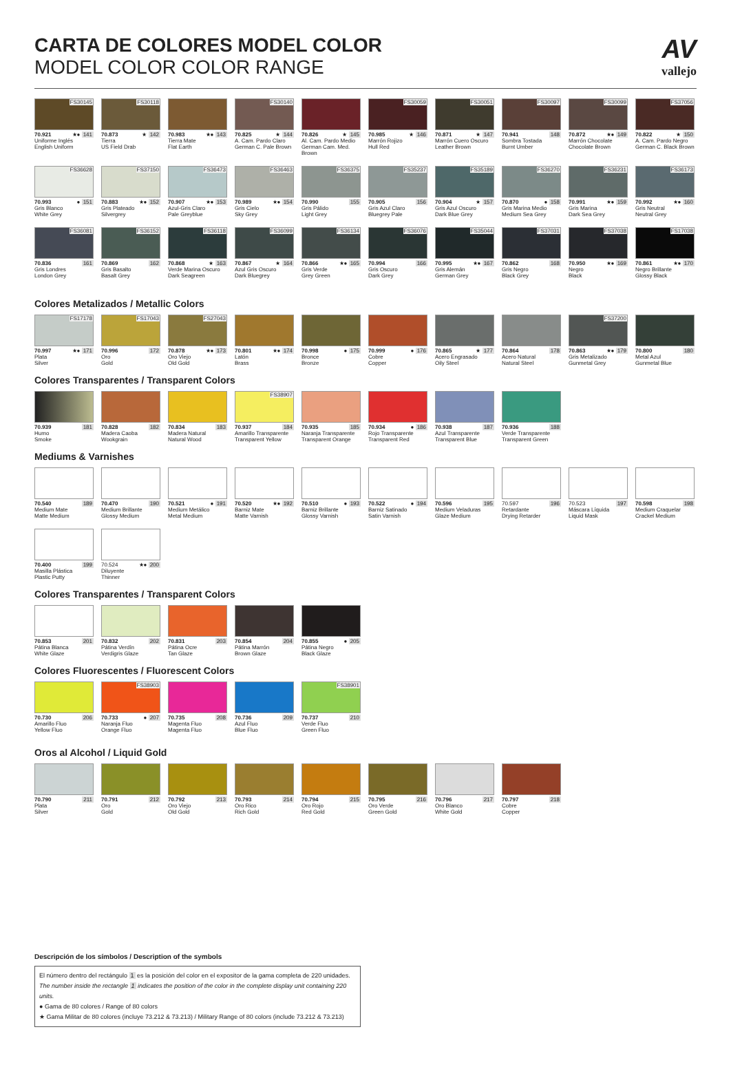CARTA DE COLORES MODEL COLOR
MODEL COLOR COLOR RANGE
AV
vallejo
FS30145
70.921 ★● 141
Uniforme Inglés
English Uniform
FS30118
70.873 ★ 142
Tierra
US Field Drab
70.983 ★● 143
Tierra Mate
Flat Earth
FS30140
70.825 ★ 144
A. Cam. Pardo Claro
German C. Pale Brown
70.826 ★ 145
Al. Cam. Pardo Medio
German Cam. Med. Brown
FS30059
70.985 ★ 146
Marrón Rojizo
Hull Red
FS30051
70.871 ★ 147
Marrón Cuero Oscuro
Leather Brown
FS30097
70.941 148
Sombra Tostada
Burnt Umber
FS30099
70.872 ★● 149
Marrón Chocolate
Chocolate Brown
FS37056
70.822 ★ 150
A. Cam. Pardo Negro
German C. Black Brown
FS36628
70.993 ● 151
Gris Blanco
White Grey
FS37150
70.883 ★● 152
Gris Plateado
Silvergrey
FS36473
70.907 ★● 153
Azul-Gris Claro
Pale Greyblue
FS36463
70.989 ★● 154
Gris Cielo
Sky Grey
FS36375
70.990 155
Gris Pálido
Light Grey
FS35237
70.905 156
Gris Azul Claro
Bluegrey Pale
FS35189
70.904 ★ 157
Gris Azul Oscuro
Dark Blue Grey
FS36270
70.870 ● 158
Gris Marina Medio
Medium Sea Grey
FS36231
70.991 ★● 159
Gris Marina
Dark Sea Grey
FS36173
70.992 ★● 160
Gris Neutral
Neutral Grey
FS36081
70.836 161
Gris Londres
London Grey
FS36152
70.869 162
Gris Basalto
Basalt Grey
FS36118
70.868 ★ 163
Verde Marina Oscuro
Dark Seagreen
FS36099
70.867 ★ 164
Azul Gris Oscuro
Dark Bluegrey
FS36134
70.866 ★● 165
Gris Verde
Grey Green
FS36076
70.994 166
Gris Oscuro
Dark Grey
FS35044
70.995 ★● 167
Gris Alemán
German Grey
FS37031
70.862 168
Gris Negro
Black Grey
FS37038
70.950 ★● 169
Negro
Black
FS17038
70.861 ★● 170
Negro Brillante
Glossy Black
Colores Metalizados / Metallic Colors
FS17178
70.997 ★● 171
Plata
Silver
FS17043
70.996 172
Oro
Gold
FS27043
70.878 ★● 173
Oro Viejo
Old Gold
70.801 ★● 174
Latón
Brass
70.998 ● 175
Bronce
Bronze
70.999 ● 176
Cobre
Copper
70.865 ★ 177
Acero Engrasado
Oily Steel
70.864 178
Acero Natural
Natural Steel
FS37200
70.863 ★● 179
Gris Metalizado
Gunmetal Grey
70.800 180
Metal Azul
Gunmetal Blue
Colores Transparentes / Transparent Colors
70.939 181
Humo
Smoke
70.828 182
Madera Caoba
Wookgrain
70.834 183
Madera Natural
Natural Wood
FS38907
70.937 184
Amarillo Transparente
Transparent Yellow
70.935 185
Naranja Transparente
Transparent Orange
70.934 ● 186
Rojo Transparente
Transparent Red
70.938 187
Azul Transparente
Transparent Blue
70.936 188
Verde Transparente
Transparent Green
Mediums & Varnishes
70.540 189
Medium Mate
Matte Medium
70.470 190
Medium Brillante
Glossy Medium
70.521 ● 191
Medium Metálico
Metal Medium
70.520 ★● 192
Barniz Mate
Matte Varnish
70.510 ● 193
Barniz Brillante
Glossy Varnish
70.522 ● 194
Barniz Satinado
Satin Varnish
70.596 195
Medium Veladuras
Glaze Medium
70.597 196
Retardante
Drying Retarder
70.523 197
Máscara Líquida
Liquid Mask
70.598 198
Medium Craquelar
Crackel Medium
70.400 199
Masilla Plástica
Plastic Putty
70.524 ★● 200
Diluyente
Thinner
Colores Transparentes / Transparent Colors
70.853 201
Pátina Blanca
White Glaze
70.832 202
Pátina Verdín
Verdigris Glaze
70.831 203
Pátina Ocre
Tan Glaze
70.854 204
Pátina Marrón
Brown Glaze
70.855 ● 205
Pátina Negro
Black Glaze
Colores Fluorescentes / Fluorescent Colors
70.730 206
Amarillo Fluo
Yellow Fluo
FS38903
70.733 ● 207
Naranja Fluo
Orange Fluo
70.735 208
Magenta Fluo
Magenta Fluo
70.736 209
Azul Fluo
Blue Fluo
FS38901
70.737 210
Verde Fluo
Green Fluo
Oros al Alcohol / Liquid Gold
70.790 211
Plata
Silver
70.791 212
Oro
Gold
70.792 213
Oro Viejo
Old Gold
70.793 214
Oro Rico
Rich Gold
70.794 215
Oro Rojo
Red Gold
70.795 216
Oro Verde
Green Gold
70.796 217
Oro Blanco
White Gold
70.797 218
Cobre
Copper
Descripción de los símbolos / Description of the symbols
El número dentro del rectángulo 1 es la posición del color en el expositor de la gama completa de 220 unidades.
The number inside the rectangle 1 indicates the position of the color in the complete display unit containing 220 units.
● Gama de 80 colores / Range of 80 colors
★ Gama Militar de 80 colores (incluye 73.212 & 73.213) / Military Range of 80 colors (include 73.212 & 73.213)